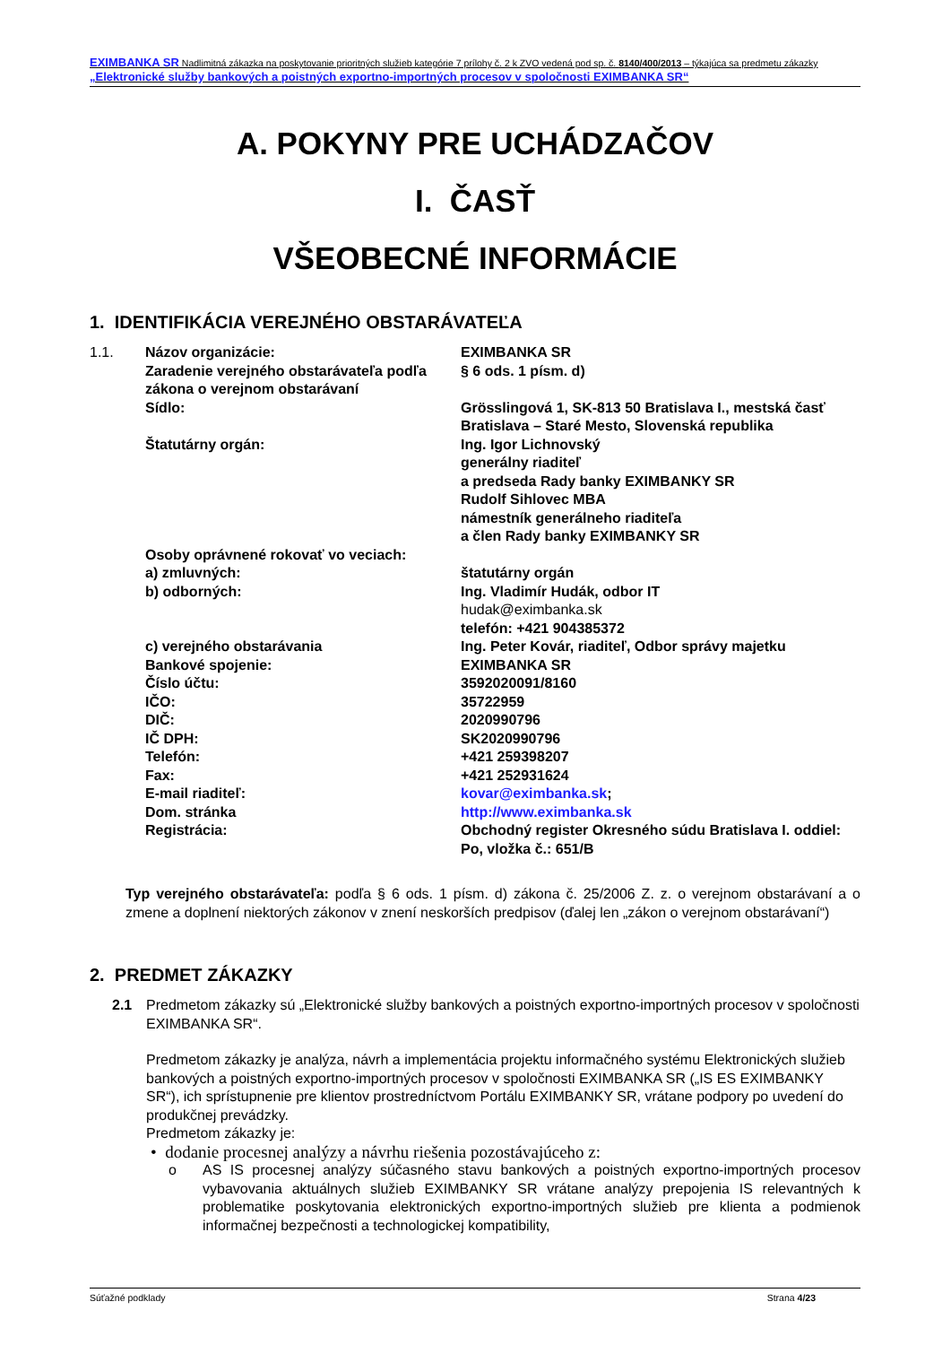EXIMBANKA SR Nadlimitná zákazka na poskytovanie prioritných služieb kategórie 7 prílohy č. 2 k ZVO vedená pod sp. č. 8140/400/2013 – týkajúca sa predmetu zákazky „Elektronické služby bankových a poistných exportno-importných procesov v spoločnosti EXIMBANKA SR“
A. POKYNY PRE UCHÁDZAČOV
I. ČASŤ
VŠEOBECNÉ INFORMÁCIE
1. IDENTIFIKÁCIA VEREJNÉHO OBSTARÁVATEĽA
| 1.1. | Názov organizácie: | EXIMBANKA SR |
| | Zaradenie verejného obstarávateľa podľa zákona o verejnom obstarávaní | § 6 ods. 1 písm. d) |
| | Sídlo: | Grösslingová 1, SK-813 50 Bratislava I., mestská časť Bratislava – Staré Mesto, Slovenská republika |
| | Štatutárny orgán: | Ing. Igor Lichnovský generálny riaditeľ a predseda Rady banky EXIMBANKY SR Rudolf Sihlovec MBA námestník generálneho riaditeľa a člen Rady banky EXIMBANKY SR |
| | Osoby oprávnené rokovať vo veciach: | |
| | a) zmluvných: | štatutárny orgán |
| | b) odborných: | Ing. Vladimír Hudák, odbor IT hudak@eximbanka.sk telefón: +421 904385372 |
| | c) verejného obstarávania | Ing. Peter Kovár, riaditeľ, Odbor správy majetku |
| | Bankové spojenie: | EXIMBANKA SR |
| | Číslo účtu: | 3592020091/8160 |
| | IČO: | 35722959 |
| | DIČ: | 2020990796 |
| | IČ DPH: | SK2020990796 |
| | Telefón: | +421 259398207 |
| | Fax: | +421 252931624 |
| | E-mail riaditeľ: | kovar@eximbanka.sk ; |
| | Dom. stránka | http://www.eximbanka.sk |
| | Registrácia: | Obchodný register Okresného súdu Bratislava I. oddiel: Po, vložka č.: 651/B |
Typ verejného obstarávateľa: podľa § 6 ods. 1 písm. d) zákona č. 25/2006 Z. z. o verejnom obstarávaní a o zmene a doplnení niektorých zákonov v znení neskorších predpisov (ďalej len „zákon o verejnom obstarávaní“)
2. PREDMET ZÁKAZKY
2.1 Predmetom zákazky sú „Elektronické služby bankových a poistných exportno-importných procesov v spoločnosti EXIMBANKA SR“.
Predmetom zákazky je analýza, návrh a implementácia projektu informačného systému Elektronických služieb bankových a poistných exportno-importných procesov v spoločnosti EXIMBANKA SR („IS ES EXIMBANKY SR“), ich sprístupnenie pre klientov prostredníctvom Portálu EXIMBANKY SR, vrátane podpory po uvedení do produkčnej prevádzky.
Predmetom zákazky je:
• dodanie procesnej analýzy a návrhu riešenia pozostávajúceho z:
o AS IS procesnej analýzy súčasného stavu bankových a poistných exportno-importných procesov vybavovania aktuálnych služieb EXIMBANKY SR vrátane analýzy prepojenia IS relevantných k problematike poskytovania elektronických exportno-importných služieb pre klienta a podmienok informačnej bezpečnosti a technologickej kompatibility,
Súťažné podklady Strana 4/23